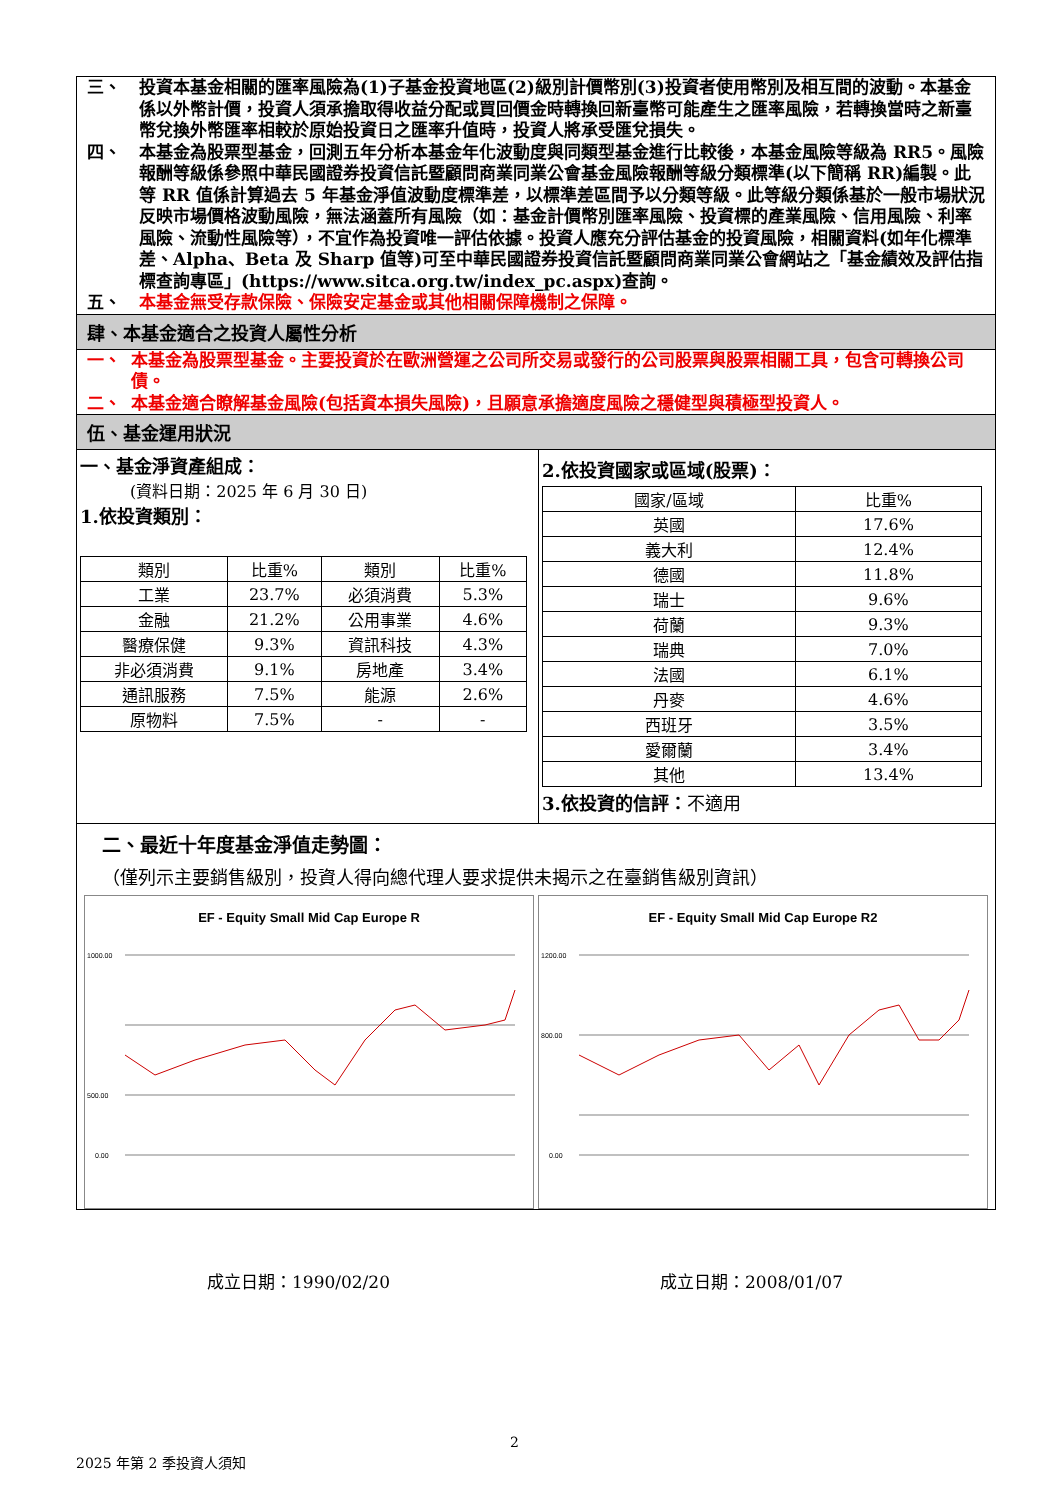三、 投資本基金相關的匯率風險為(1)子基金投資地區(2)級別計價幣別(3)投資者使用幣別及相互間的波動。本基金係以外幣計價，投資人須承擔取得收益分配或買回價金時轉換回新臺幣可能產生之匯率風險，若轉換當時之新臺幣兌換外幣匯率相較於原始投資日之匯率升值時，投資人將承受匯兌損失。
四、 本基金為股票型基金，回測五年分析本基金年化波動度與同類型基金進行比較後，本基金風險等級為 RR5。風險報酬等級係參照中華民國證券投資信託暨顧問商業同業公會基金風險報酬等級分類標準(以下簡稱 RR)編製。此等 RR 值係計算過去 5 年基金淨值波動度標準差，以標準差區間予以分類等級。此等級分類係基於一般市場狀況反映市場價格波動風險，無法涵蓋所有風險（如：基金計價幣別匯率風險、投資標的產業風險、信用風險、利率風險、流動性風險等），不宜作為投資唯一評估依據。投資人應充分評估基金的投資風險，相關資料(如年化標準差、Alpha、Beta 及 Sharp 值等)可至中華民國證券投資信託暨顧問商業同業公會網站之「基金績效及評估指標查詢專區」(https://www.sitca.org.tw/index_pc.aspx)查詢。
五、 本基金無受存款保險、保險安定基金或其他相關保障機制之保障。
肆、本基金適合之投資人屬性分析
一、 本基金為股票型基金。主要投資於在歐洲營運之公司所交易或發行的公司股票與股票相關工具，包含可轉換公司債。
二、 本基金適合瞭解基金風險(包括資本損失風險)，且願意承擔適度風險之穩健型與積極型投資人。
伍、基金運用狀況
一、基金淨資產組成：
(資料日期：2025 年 6 月 30 日)
1.依投資類別：
| 類別 | 比重% | 類別 | 比重% |
| --- | --- | --- | --- |
| 工業 | 23.7% | 必須消費 | 5.3% |
| 金融 | 21.2% | 公用事業 | 4.6% |
| 醫療保健 | 9.3% | 資訊科技 | 4.3% |
| 非必須消費 | 9.1% | 房地產 | 3.4% |
| 通訊服務 | 7.5% | 能源 | 2.6% |
| 原物料 | 7.5% | - | - |
2.依投資國家或區域(股票)：
| 國家/區域 | 比重% |
| --- | --- |
| 英國 | 17.6% |
| 義大利 | 12.4% |
| 德國 | 11.8% |
| 瑞士 | 9.6% |
| 荷蘭 | 9.3% |
| 瑞典 | 7.0% |
| 法國 | 6.1% |
| 丹麥 | 4.6% |
| 西班牙 | 3.5% |
| 愛爾蘭 | 3.4% |
| 其他 | 13.4% |
3.依投資的信評：不適用
二、最近十年度基金淨值走勢圖：
（僅列示主要銷售級別，投資人得向總代理人要求提供未揭示之在臺銷售級別資訊）
EF - Equity Small Mid Cap Europe R
1000.00
500.00
0.00
EF - Equity Small Mid Cap Europe R2
1200.00
800.00
0.00
成立日期：1990/02/20 成立日期：2008/01/07
2
2025 年第 2 季投資人須知